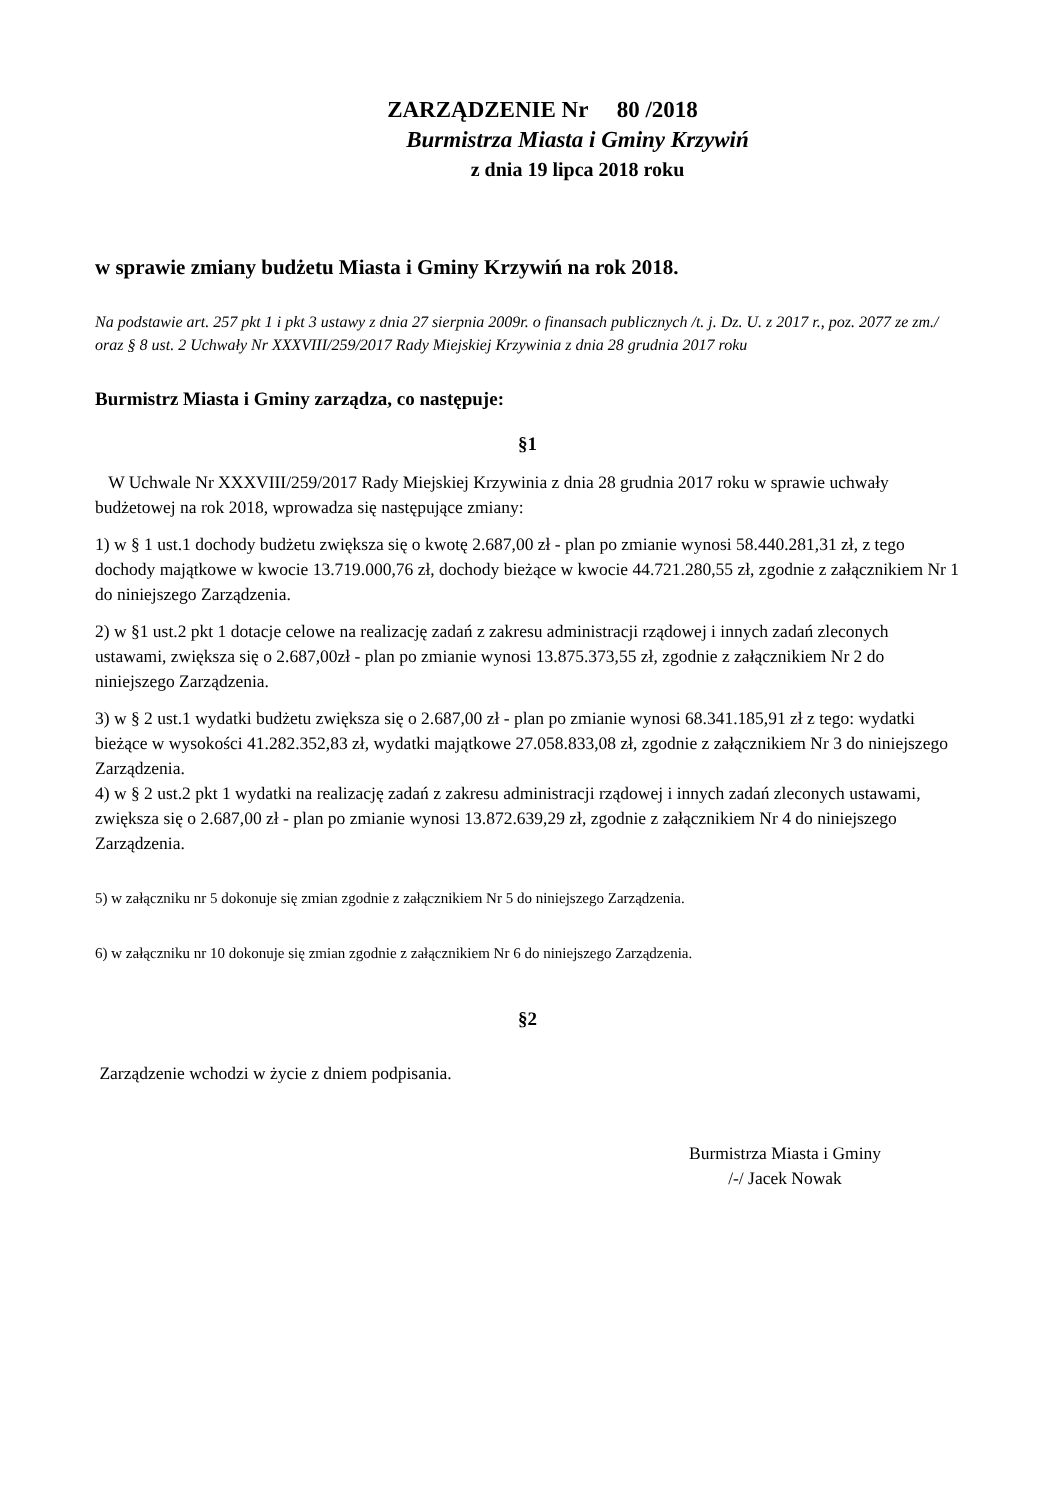ZARZĄDZENIE Nr 80 /2018
Burmistrza Miasta i Gminy Krzywiń
z dnia 19 lipca 2018 roku
w sprawie zmiany budżetu Miasta i Gminy Krzywiń na rok 2018.
Na podstawie art. 257 pkt 1 i pkt 3 ustawy z dnia 27 sierpnia 2009r. o finansach publicznych /t. j. Dz. U. z 2017 r., poz. 2077 ze zm./ oraz § 8 ust. 2 Uchwały Nr XXXVIII/259/2017 Rady Miejskiej Krzywinia z dnia 28 grudnia 2017 roku
Burmistrz Miasta i Gminy zarządza, co następuje:
§1
W Uchwale Nr XXXVIII/259/2017 Rady Miejskiej Krzywinia z dnia 28 grudnia 2017 roku w sprawie uchwały budżetowej na rok 2018, wprowadza się następujące zmiany:
1) w § 1 ust.1 dochody budżetu zwiększa się o kwotę 2.687,00 zł - plan po zmianie wynosi 58.440.281,31 zł, z tego dochody majątkowe w kwocie 13.719.000,76 zł, dochody bieżące w kwocie 44.721.280,55 zł, zgodnie z załącznikiem Nr 1 do niniejszego Zarządzenia.
2) w §1 ust.2 pkt 1 dotacje celowe na realizację zadań z zakresu administracji rządowej i innych zadań zleconych ustawami, zwiększa się o 2.687,00zł - plan po zmianie wynosi 13.875.373,55 zł, zgodnie z załącznikiem Nr 2 do niniejszego Zarządzenia.
3) w § 2 ust.1 wydatki budżetu zwiększa się o 2.687,00 zł - plan po zmianie wynosi 68.341.185,91 zł z tego: wydatki bieżące w wysokości 41.282.352,83 zł, wydatki majątkowe 27.058.833,08 zł, zgodnie z załącznikiem Nr 3 do niniejszego Zarządzenia.
4) w § 2 ust.2 pkt 1 wydatki na realizację zadań z zakresu administracji rządowej i innych zadań zleconych ustawami, zwiększa się o 2.687,00 zł - plan po zmianie wynosi 13.872.639,29 zł, zgodnie z załącznikiem Nr 4 do niniejszego Zarządzenia.
5) w załączniku nr 5 dokonuje się zmian zgodnie z załącznikiem Nr 5 do niniejszego Zarządzenia.
6) w załączniku nr 10 dokonuje się zmian zgodnie z załącznikiem Nr 6 do niniejszego Zarządzenia.
§2
Zarządzenie wchodzi w życie z dniem podpisania.
Burmistrza Miasta i Gminy
/-/ Jacek Nowak